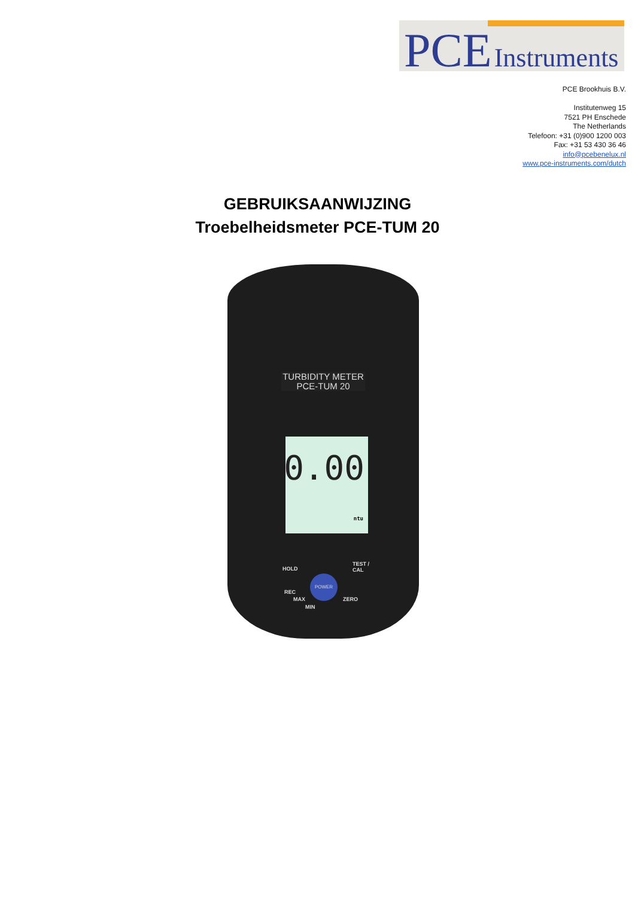PCE Instruments
PCE Brookhuis B.V.
Institutenweg 15
7521 PH Enschede
The Netherlands
Telefoon: +31 (0)900 1200 003
Fax: +31 53 430 36 46
info@pcebenelux.nl
www.pce-instruments.com/dutch
GEBRUIKSAANWIJZING
Troebelheidsmeter PCE-TUM 20
TURBIDITY METER
PCE-TUM 20
0.00
ntu
HOLD
TEST /
CAL
POWER
REC
MAX
MIN
ZERO